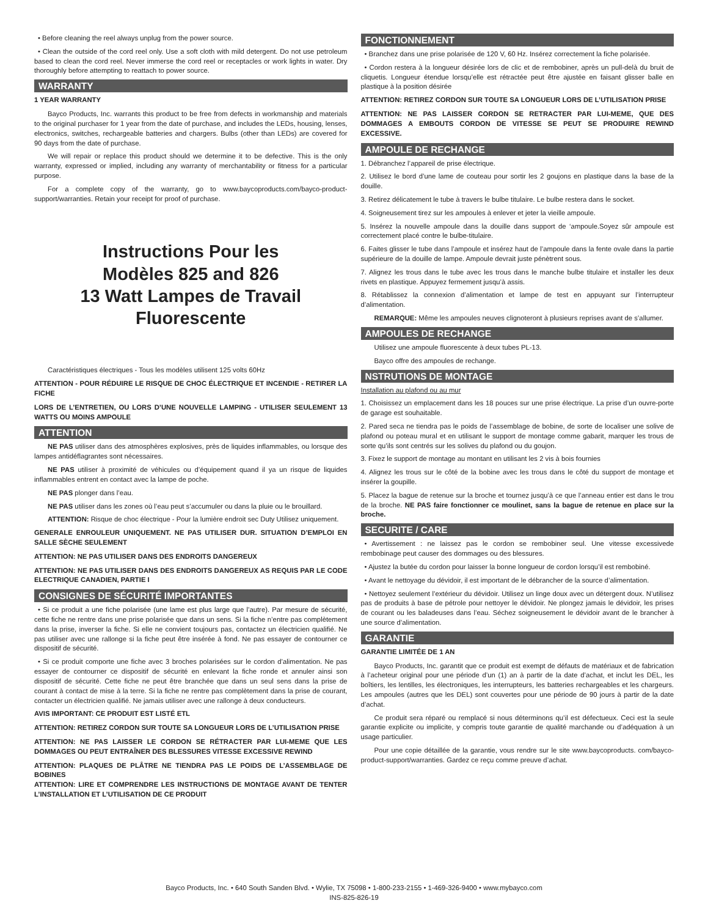• Before cleaning the reel always unplug from the power source.
• Clean the outside of the cord reel only. Use a soft cloth with mild detergent. Do not use petroleum based to clean the cord reel. Never immerse the cord reel or receptacles or work lights in water. Dry thoroughly before attempting to reattach to power source.
WARRANTY
1 YEAR WARRANTY
Bayco Products, Inc. warrants this product to be free from defects in workmanship and materials to the original purchaser for 1 year from the date of purchase, and includes the LEDs, housing, lenses, electronics, switches, rechargeable batteries and chargers. Bulbs (other than LEDs) are covered for 90 days from the date of purchase.
We will repair or replace this product should we determine it to be defective. This is the only warranty, expressed or implied, including any warranty of merchantability or fitness for a particular purpose.
For a complete copy of the warranty, go to www.baycoproducts.com/bayco-product-support/warranties. Retain your receipt for proof of purchase.
Instructions Pour les
Modèles 825 and 826
13 Watt Lampes de Travail
Fluorescente
Caractéristiques électriques - Tous les modèles utilisent 125 volts 60Hz
ATTENTION - POUR RÉDUIRE LE RISQUE DE CHOC ÉLECTRIQUE ET INCENDIE - RETIRER LA FICHE
LORS DE L’ENTRETIEN, OU LORS D’UNE NOUVELLE LAMPING - UTILISER SEULEMENT 13 WATTS OU MOINS AMPOULE
ATTENTION
NE PAS utiliser dans des atmosphères explosives, près de liquides inflammables, ou lorsque des lampes antidéflagrantes sont nécessaires.
NE PAS utiliser à proximité de véhicules ou d’équipement quand il ya un risque de liquides inflammables entrent en contact avec la lampe de poche.
NE PAS plonger dans l’eau.
NE PAS utiliser dans les zones où l’eau peut s’accumuler ou dans la pluie ou le brouillard.
ATTENTION: Risque de choc électrique - Pour la lumière endroit sec Duty Utilisez uniquement.
GENERALE ENROULEUR UNIQUEMENT. NE PAS UTILISER DUR. SITUATION D’EMPLOI EN SALLE SÈCHE SEULEMENT
ATTENTION: NE PAS UTILISER DANS DES ENDROITS DANGEREUX
ATTENTION: NE PAS UTILISER DANS DES ENDROITS DANGEREUX AS REQUIS PAR LE CODE ELECTRIQUE CANADIEN, PARTIE I
CONSIGNES DE SÉCURITÉ IMPORTANTES
• Si ce produit a une fiche polarisée (une lame est plus large que l’autre). Par mesure de sécurité, cette fiche ne rentre dans une prise polarisée que dans un sens. Si la fiche n’entre pas complètement dans la prise, inverser la fiche. Si elle ne convient toujours pas, contactez un électricien qualifié. Ne pas utiliser avec une rallonge si la fiche peut être insérée à fond. Ne pas essayer de contourner ce dispositif de sécurité.
• Si ce produit comporte une fiche avec 3 broches polarisées sur le cordon d’alimentation. Ne pas essayer de contourner ce dispositif de sécurité en enlevant la fiche ronde et annuler ainsi son dispositif de sécurité. Cette fiche ne peut être branchée que dans un seul sens dans la prise de courant à contact de mise à la terre. Si la fiche ne rentre pas complètement dans la prise de courant, contacter un électricien qualifié. Ne jamais utiliser avec une rallonge à deux conducteurs.
AVIS IMPORTANT: CE PRODUIT EST LISTÉ ETL
ATTENTION: RETIREZ CORDON SUR TOUTE SA LONGUEUR LORS DE L’UTILISATION PRISE
ATTENTION: NE PAS LAISSER LE CORDON SE RÉTRACTER PAR LUI-MEME QUE LES DOMMAGES OU PEUT ENTRAÎNER DES BLESSURES VITESSE EXCESSIVE REWIND
ATTENTION: PLAQUES DE PLÂTRE NE TIENDRA PAS LE POIDS DE L’ASSEMBLAGE DE BOBINES
ATTENTION: LIRE ET COMPRENDRE LES INSTRUCTIONS DE MONTAGE AVANT DE TENTER L’INSTALLATION ET L’UTILISATION DE CE PRODUIT
FONCTIONNEMENT
• Branchez dans une prise polarisée de 120 V, 60 Hz. Insérez correctement la fiche polarisée.
• Cordon restera à la longueur désirée lors de clic et de rembobiner, après un pull-delà du bruit de cliquetis. Longueur étendue lorsqu’elle est rétractée peut être ajustée en faisant glisser balle en plastique à la position désirée
ATTENTION: RETIREZ CORDON SUR TOUTE SA LONGUEUR LORS DE L’UTILISATION PRISE
ATTENTION: NE PAS LAISSER CORDON SE RETRACTER PAR LUI-MEME, QUE DES DOMMAGES A EMBOUTS CORDON DE VITESSE SE PEUT SE PRODUIRE REWIND EXCESSIVE.
AMPOULE DE RECHANGE
1. Débranchez l’appareil de prise électrique.
2. Utilisez le bord d’une lame de couteau pour sortir les 2 goujons en plastique dans la base de la douille.
3. Retirez délicatement le tube à travers le bulbe titulaire. Le bulbe restera dans le socket.
4. Soigneusement tirez sur les ampoules à enlever et jeter la vieille ampoule.
5. Insérez la nouvelle ampoule dans la douille dans support de ‘ampoule.Soyez sûr ampoule est correctement placé contre le bulbe-titulaire.
6. Faites glisser le tube dans l’ampoule et insérez haut de l’ampoule dans la fente ovale dans la partie supérieure de la douille de lampe. Ampoule devrait juste pénètrent sous.
7. Alignez les trous dans le tube avec les trous dans le manche bulbe titulaire et installer les deux rivets en plastique. Appuyez fermement jusqu’à assis.
8. Rétablissez la connexion d’alimentation et lampe de test en appuyant sur l’interrupteur d’alimentation.
REMARQUE: Même les ampoules neuves clignoteront à plusieurs reprises avant de s’allumer.
AMPOULES DE RECHANGE
Utilisez une ampoule fluorescente à deux tubes PL-13.
Bayco offre des ampoules de rechange.
NSTRUTIONS DE MONTAGE
Installation au plafond ou au mur
1. Choisissez un emplacement dans les 18 pouces sur une prise électrique. La prise d’un ouvre-porte de garage est souhaitable.
2. Pared seca ne tiendra pas le poids de l’assemblage de bobine, de sorte de localiser une solive de plafond ou poteau mural et en utilisant le support de montage comme gabarit, marquer les trous de sorte qu’ils sont centrés sur les solives du plafond ou du goujon.
3. Fixez le support de montage au montant en utilisant les 2 vis à bois fournies
4. Alignez les trous sur le côté de la bobine avec les trous dans le côté du support de montage et insérer la goupille.
5. Placez la bague de retenue sur la broche et tournez jusqu’à ce que l’anneau entier est dans le trou de la broche. NE PAS faire fonctionner ce moulinet, sans la bague de retenue en place sur la broche.
SECURITE / CARE
• Avertissement : ne laissez pas le cordon se rembobiner seul. Une vitesse excessivede rembobinage peut causer des dommages ou des blessures.
• Ajustez la butée du cordon pour laisser la bonne longueur de cordon lorsqu’il est rembobiné.
• Avant le nettoyage du dévidoir, il est important de le débrancher de la source d’alimentation.
• Nettoyez seulement l’extérieur du dévidoir. Utilisez un linge doux avec un détergent doux. N’utilisez pas de produits à base de pétrole pour nettoyer le dévidoir. Ne plongez jamais le dévidoir, les prises de courant ou les baladeuses dans l’eau. Séchez soigneusement le dévidoir avant de le brancher à une source d’alimentation.
GARANTIE
GARANTIE LIMITÉE DE 1 AN
Bayco Products, Inc. garantit que ce produit est exempt de défauts de matériaux et de fabrication à l’acheteur original pour une période d’un (1) an à partir de la date d’achat, et inclut les DEL, les boîtiers, les lentilles, les électroniques, les interrupteurs, les batteries rechargeables et les chargeurs. Les ampoules (autres que les DEL) sont couvertes pour une période de 90 jours à partir de la date d’achat.
Ce produit sera réparé ou remplacé si nous déterminons qu’il est défectueux. Ceci est la seule garantie explicite ou implicite, y compris toute garantie de qualité marchande ou d’adéquation à un usage particulier.
Pour une copie détaillée de la garantie, vous rendre sur le site www.baycoproducts. com/bayco-product-support/warranties. Gardez ce reçu comme preuve d’achat.
Bayco Products, Inc. • 640 South Sanden Blvd. • Wylie, TX 75098 • 1-800-233-2155 • 1-469-326-9400 • www.mybayco.com
INS-825-826-19